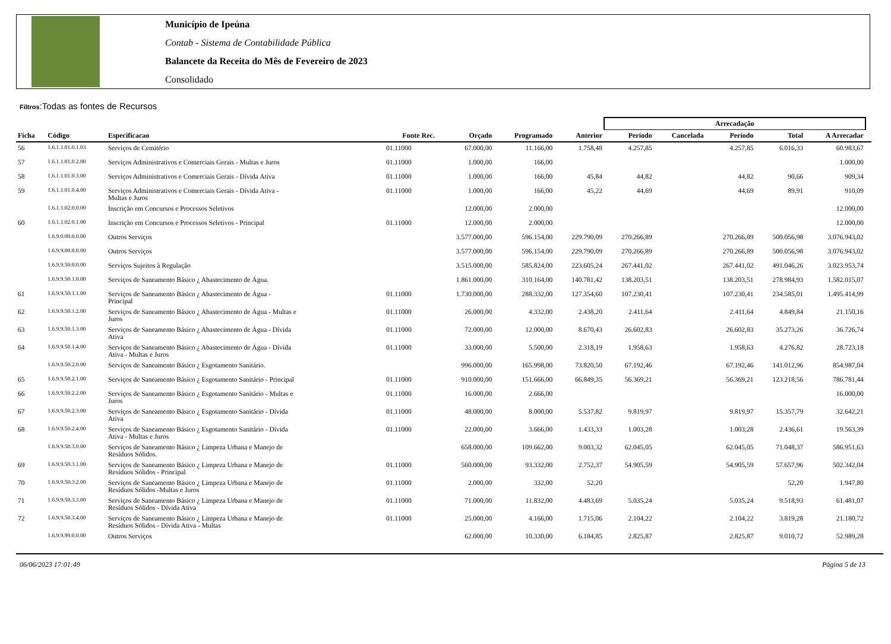Município de Ipeúna
Contab - Sistema de Contabilidade Pública
Balancete da Receita do Mês de Fevereiro de 2023
Consolidado
Filtros:Todas as fontes de Recursos
| | | | | | | | Arrecadação | | | | | |
| --- | --- | --- | --- | --- | --- | --- | --- | --- | --- | --- | --- | --- |
| Ficha | Código | Especificacao | Fonte Rec. | Orçado | Programado | Anterior | Período | Cancelada | Período | Total | A Arrecadar | |
| 56 | 1.6.1.1.01.0.1.03 | Serviços de Cemitério | 01.11000 | 67.000,00 | 11.166,00 | 1.758,48 | 4.257,85 | | 4.257,85 | 6.016,33 | 60.983,67 | |
| 57 | 1.6.1.1.01.0.2.00 | Serviços Administrativos e Comerciais Gerais - Multas e Juros | 01.11000 | 1.000,00 | 166,00 | | | | | | 1.000,00 | |
| 58 | 1.6.1.1.01.0.3.00 | Serviços Administrativos e Comerciais Gerais - Dívida Ativa | 01.11000 | 1.000,00 | 166,00 | 45,84 | 44,82 | | 44,82 | 90,66 | 909,34 | |
| 59 | 1.6.1.1.01.0.4.00 | Serviços Administrativos e Comerciais Gerais - Dívida Ativa - Multas e Juros | 01.11000 | 1.000,00 | 166,00 | 45,22 | 44,69 | | 44,69 | 89,91 | 910,09 | |
| | 1.6.1.1.02.0.0.00 | Inscrição em Concursos e Processos Seletivos | | 12.000,00 | 2.000,00 | | | | | | 12.000,00 | |
| 60 | 1.6.1.1.02.0.1.00 | Inscrição em Concursos e Processos Seletivos - Principal | 01.11000 | 12.000,00 | 2.000,00 | | | | | | 12.000,00 | |
| | 1.6.9.0.00.0.0.00 | Outros Serviços | | 3.577.000,00 | 596.154,00 | 229.790,09 | 270.266,89 | | 270.266,89 | 500.056,98 | 3.076.943,02 | |
| | 1.6.9.9.00.0.0.00 | Outros Serviços | | 3.577.000,00 | 596.154,00 | 229.790,09 | 270.266,89 | | 270.266,89 | 500.056,98 | 3.076.943,02 | |
| | 1.6.9.9.50.0.0.00 | Serviços Sujeitos à Regulação | | 3.515.000,00 | 585.824,00 | 223.605,24 | 267.441,02 | | 267.441,02 | 491.046,26 | 3.023.953,74 | |
| | 1.6.9.9.50.1.0.00 | Serviços de Saneamento Básico ¿ Abastecimento de Água. | | 1.861.000,00 | 310.164,00 | 140.781,42 | 138.203,51 | | 138.203,51 | 278.984,93 | 1.582.015,07 | |
| 61 | 1.6.9.9.50.1.1.00 | Serviços de Saneamento Básico ¿ Abastecimento de Água - Principal | 01.11000 | 1.730.000,00 | 288.332,00 | 127.354,60 | 107.230,41 | | 107.230,41 | 234.585,01 | 1.495.414,99 | |
| 62 | 1.6.9.9.50.1.2.00 | Serviços de Saneamento Básico ¿ Abastecimento de Água - Multas e Juros | 01.11000 | 26.000,00 | 4.332,00 | 2.438,20 | 2.411,64 | | 2.411,64 | 4.849,84 | 21.150,16 | |
| 63 | 1.6.9.9.50.1.3.00 | Serviços de Saneamento Básico ¿ Abastecimento de Água - Dívida Ativa | 01.11000 | 72.000,00 | 12.000,00 | 8.670,43 | 26.602,83 | | 26.602,83 | 35.273,26 | 36.726,74 | |
| 64 | 1.6.9.9.50.1.4.00 | Serviços de Saneamento Básico ¿ Abastecimento de Água - Dívida Ativa - Multas e Juros | 01.11000 | 33.000,00 | 5.500,00 | 2.318,19 | 1.958,63 | | 1.958,63 | 4.276,82 | 28.723,18 | |
| | 1.6.9.9.50.2.0.00 | Serviços de Saneamento Básico ¿ Esgotamento Sanitário. | | 996.000,00 | 165.998,00 | 73.820,50 | 67.192,46 | | 67.192,46 | 141.012,96 | 854.987,04 | |
| 65 | 1.6.9.9.50.2.1.00 | Serviços de Saneamento Básico ¿ Esgotamento Sanitário - Principal | 01.11000 | 910.000,00 | 151.666,00 | 66.849,35 | 56.369,21 | | 56.369,21 | 123.218,56 | 786.781,44 | |
| 66 | 1.6.9.9.50.2.2.00 | Serviços de Saneamento Básico ¿ Esgotamento Sanitário - Multas e Juros | 01.11000 | 16.000,00 | 2.666,00 | | | | | | 16.000,00 | |
| 67 | 1.6.9.9.50.2.3.00 | Serviços de Saneamento Básico ¿ Esgotamento Sanitário - Dívida Ativa | 01.11000 | 48.000,00 | 8.000,00 | 5.537,82 | 9.819,97 | | 9.819,97 | 15.357,79 | 32.642,21 | |
| 68 | 1.6.9.9.50.2.4.00 | Serviços de Saneamento Básico ¿ Esgotamento Sanitário - Dívida Ativa - Multas e Juros | 01.11000 | 22.000,00 | 3.666,00 | 1.433,33 | 1.003,28 | | 1.003,28 | 2.436,61 | 19.563,39 | |
| | 1.6.9.9.50.3.0.00 | Serviços de Saneamento Básico ¿ Limpeza Urbana e Manejo de Resíduos Sólidos. | | 658.000,00 | 109.662,00 | 9.003,32 | 62.045,05 | | 62.045,05 | 71.048,37 | 586.951,63 | |
| 69 | 1.6.9.9.50.3.1.00 | Serviços de Saneamento Básico ¿ Limpeza Urbana e Manejo de Resíduos Sólidos - Principal | 01.11000 | 560.000,00 | 93.332,00 | 2.752,37 | 54.905,59 | | 54.905,59 | 57.657,96 | 502.342,04 | |
| 70 | 1.6.9.9.50.3.2.00 | Serviços de Saneamento Básico ¿ Limpeza Urbana e Manejo de Resíduos Sólidos -Multas e Juros | 01.11000 | 2.000,00 | 332,00 | 52,20 | | | | 52,20 | 1.947,80 | |
| 71 | 1.6.9.9.50.3.3.00 | Serviços de Saneamento Básico ¿ Limpeza Urbana e Manejo de Resíduos Sólidos - Dívida Ativa | 01.11000 | 71.000,00 | 11.832,00 | 4.483,69 | 5.035,24 | | 5.035,24 | 9.518,93 | 61.481,07 | |
| 72 | 1.6.9.9.50.3.4.00 | Serviços de Saneamento Básico ¿ Limpeza Urbana e Manejo de Resíduos Sólidos - Dívida Ativa - Multas | 01.11000 | 25.000,00 | 4.166,00 | 1.715,06 | 2.104,22 | | 2.104,22 | 3.819,28 | 21.180,72 | |
| | 1.6.9.9.99.0.0.00 | Outros Serviços | | 62.000,00 | 10.330,00 | 6.184,85 | 2.825,87 | | 2.825,87 | 9.010,72 | 52.989,28 | |
06/06/2023 17:01:49 Página 5 de 13